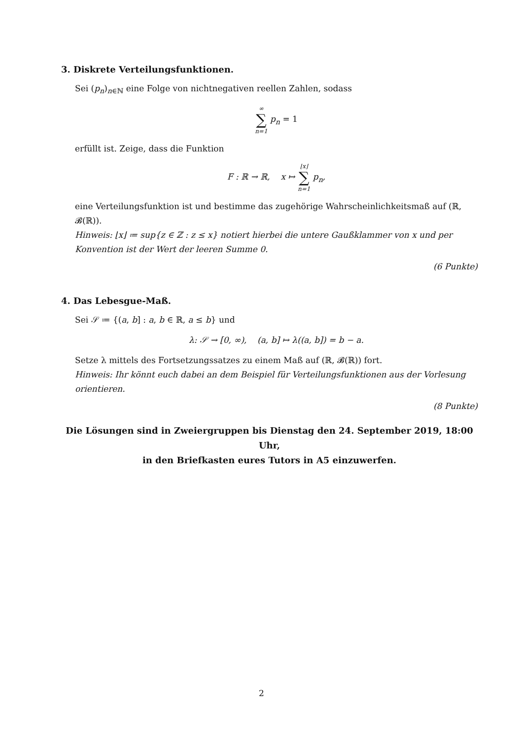3. Diskrete Verteilungsfunktionen.
Sei (p<sub>n</sub>)<sub>n∈ℕ</sub> eine Folge von nichtnegativen reellen Zahlen, sodass
∞ ∑ n=1 p<sub>n</sub> = 1
erfüllt ist. Zeige, dass die Funktion
F : ℝ → ℝ, x ↦ ⌊x⌋ ∑ n=1 p<sub>n</sub>,
eine Verteilungsfunktion ist und bestimme das zugehörige Wahrscheinlichkeitsmaß auf (ℝ, 𝓑(ℝ)).
Hinweis: ⌊x⌋ ≔ sup{z ∈ ℤ : z ≤ x} notiert hierbei die untere Gaußklammer von x und per Konvention ist der Wert der leeren Summe 0.
(6 Punkte)
4. Das Lebesgue-Maß.
Sei 𝒮 ≔ {(a, b] : a, b ∈ ℝ, a ≤ b} und
λ: 𝒮 → [0, ∞), (a, b] ↦ λ((a, b]) = b − a.
Setze λ mittels des Fortsetzungssatzes zu einem Maß auf (ℝ, 𝓑(ℝ)) fort.
Hinweis: Ihr könnt euch dabei an dem Beispiel für Verteilungsfunktionen aus der Vorlesung orientieren.
(8 Punkte)
Die Lösungen sind in Zweiergruppen bis Dienstag den 24. September 2019, 18:00 Uhr,
in den Briefkasten eures Tutors in A5 einzuwerfen.
2